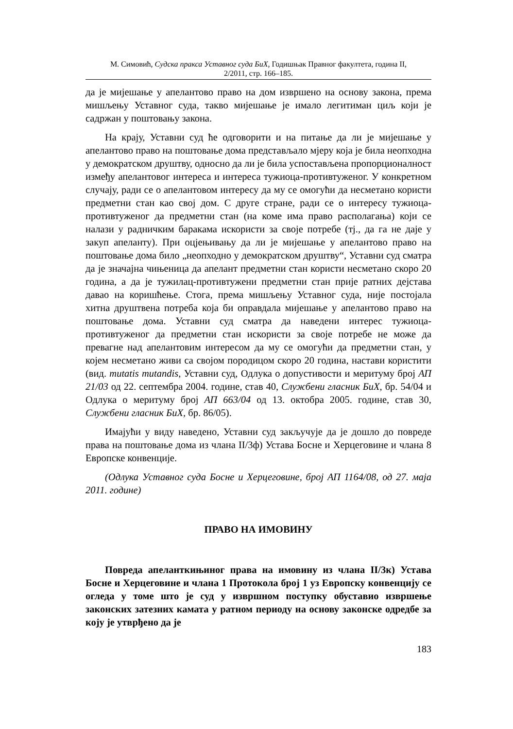М. Симовић, Судска пракса Уставног суда БиХ, Годишњак Правног факултета, година II,
2/2011, стр. 166–185.
да је мијешање у апелантово право на дом извршено на основу закона, према мишљењу Уставног суда, такво мијешање је имало легитиман циљ који је садржан у поштовању закона.
На крају, Уставни суд ће одговорити и на питање да ли је мијешање у апелантово право на поштовање дома представљало мјеру која је била неопходна у демократском друштву, односно да ли је била успостављена пропорционалност између апелантовог интереса и интереса тужиоца-противтуженог. У конкретном случају, ради се о апелантовом интересу да му се омогући да несметано користи предметни стан као свој дом. С друге стране, ради се о интересу тужиоца-противтуженог да предметни стан (на коме има право располагања) који се налази у радничким баракама искористи за своје потребе (тј., да га не даје у закуп апеланту). При оцјењивању да ли је мијешање у апелантово право на поштовање дома било „неопходно у демократском друштву“, Уставни суд сматра да је значајна чињеница да апелант предметни стан користи несметано скоро 20 година, а да је тужилац-противтужени предметни стан прије ратних дејстава давао на коришћење. Стога, према мишљењу Уставног суда, није постојала хитна друштвена потреба која би оправдала мијешање у апелантово право на поштовање дома. Уставни суд сматра да наведени интерес тужиоца-противтуженог да предметни стан искористи за своје потребе не може да превагне над апелантовим интересом да му се омогући да предметни стан, у којем несметано живи са својом породицом скоро 20 година, настави користити (вид. mutatis mutandis, Уставни суд, Одлука о допустивости и меритуму број АП 21/03 од 22. септембра 2004. године, став 40, Службени гласник БиХ, бр. 54/04 и Одлука о меритуму број АП 663/04 од 13. октобра 2005. године, став 30, Службени гласник БиХ, бр. 86/05).
Имајући у виду наведено, Уставни суд закључује да је дошло до повреде права на поштовање дома из члана II/3ф) Устава Босне и Херцеговине и члана 8 Европске конвенције.
(Одлука Уставног суда Босне и Херцеговине, број АП 1164/08, од 27. маја 2011. године)
ПРАВО НА ИМОВИНУ
Повреда апеланткињиног права на имовину из члана II/3к) Устава Босне и Херцеговине и члана 1 Протокола број 1 уз Европску конвенцију се огледа у томе што је суд у извршном поступку обуставио извршење законских затезних камата у ратном периоду на основу законске одредбе за коју је утврђено да је
183